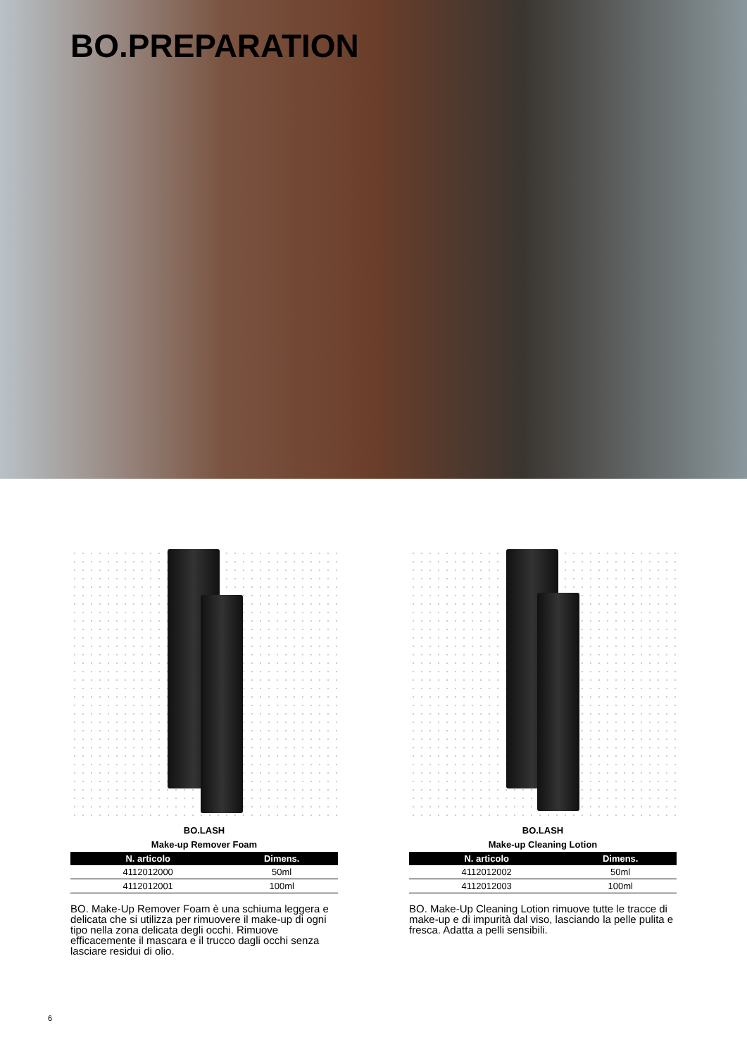BO.PREPARATION
BO.LASH
Make-up Remover Foam
| N. articolo | Dimens. |
| --- | --- |
| 4112012000 | 50ml |
| 4112012001 | 100ml |
BO. Make-Up Remover Foam è una schiuma leggera e delicata che si utilizza per rimuovere il make-up di ogni tipo nella zona delicata degli occhi. Rimuove efficacemente il mascara e il trucco dagli occhi senza lasciare residui di olio.
BO.LASH
Make-up Cleaning Lotion
| N. articolo | Dimens. |
| --- | --- |
| 4112012002 | 50ml |
| 4112012003 | 100ml |
BO. Make-Up Cleaning Lotion rimuove tutte le tracce di make-up e di impurità dal viso, lasciando la pelle pulita e fresca. Adatta a pelli sensibili.
6